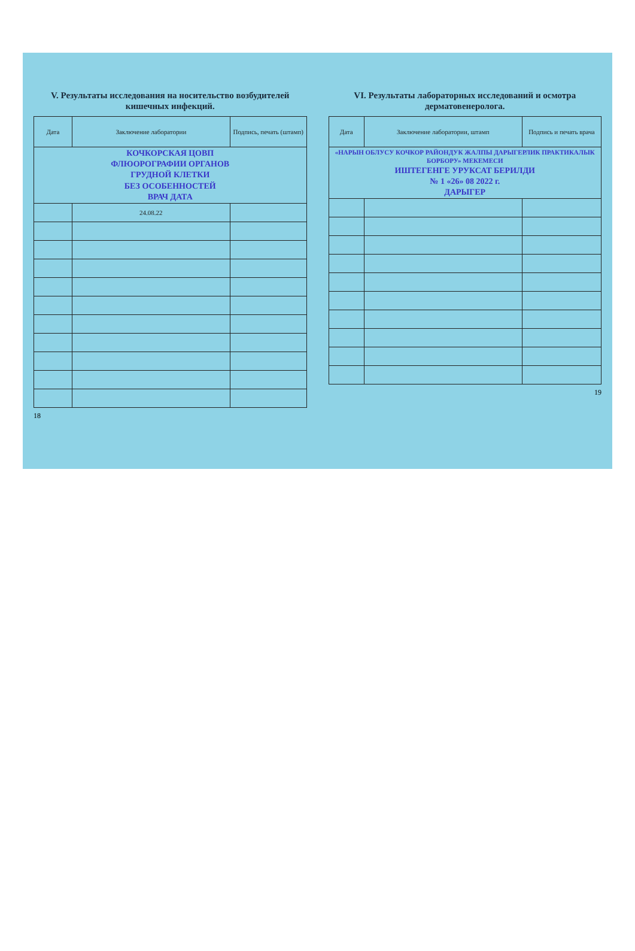V. Результаты исследования на носительство возбудителей кишечных инфекций.
| Дата | Заключение лаборатории | Подпись, печать (штамп) |
| --- | --- | --- |
| КОЧКОРСКАЯ ЦОВП ФЛЮОРОГРАФИИ ОРГАНОВ ГРУДНОЙ КЛЕТКИ БЕЗ ОСОБЕННОСТЕЙ ВРАЧ ДАТА | | |
| | 24.08.22 | |
18
VI. Результаты лабораторных исследований и осмотра дерматовенеролога.
| Дата | Заключение лаборатории, штамп | Подпись и печать врача |
| --- | --- | --- |
| «НАРЫН ОБЛУСУ КОЧКОР РАЙОНДУК ЖАЛПЫ ДАРЫГЕРЛИК ПРАКТИКАЛЫК БОРБОРУ» МЕКЕМЕСИ ИШТЕГЕНГЕ УРУКСАТ БЕРИЛДИ № 1 «26» 08 2022 г. ДАРЫГЕР | | |
19